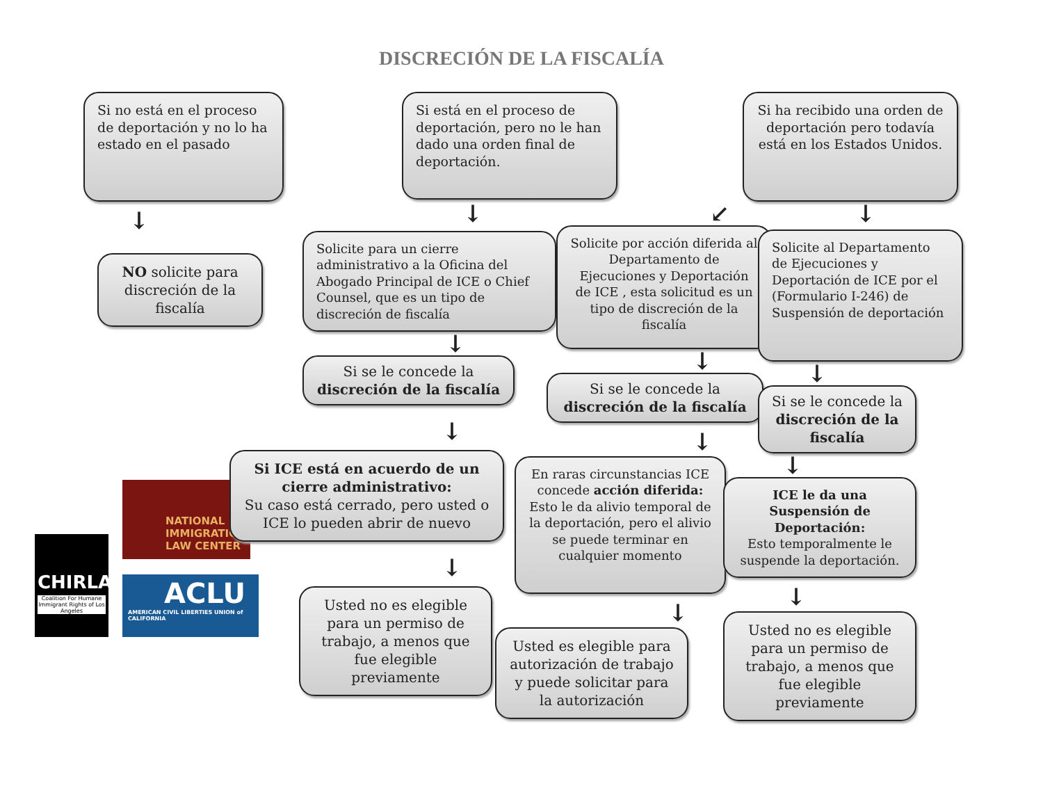DISCRECIÓN DE LA FISCALÍA
Si no está en el proceso de deportación y no lo ha estado en el pasado
Si está en el proceso de deportación, pero no le han dado una orden final de deportación.
Si ha recibido una orden de deportación pero todavía está en los Estados Unidos.
↓
NO solicite para discreción de la fiscalía
CHIRLA
Coalition For Humane Immigrant Rights of Los Angeles
NATIONAL
IMMIGRATION
LAW CENTER
ACLU
AMERICAN CIVIL LIBERTIES UNION of CALIFORNIA
↓
Solicite para un cierre administrativo a la Oficina del Abogado Principal de ICE o Chief Counsel, que es un tipo de discreción de fiscalía
↓
Si se le concede la discreción de la fiscalía
↓
Si ICE está en acuerdo de un cierre administrativo:
Su caso está cerrado, pero usted o ICE lo pueden abrir de nuevo
↓
Usted no es elegible para un permiso de trabajo, a menos que fue elegible previamente
↙
Solicite por acción diferida al Departamento de Ejecuciones y Deportación de ICE , esta solicitud es un tipo de discreción de la fiscalía
↓
Si se le concede la discreción de la fiscalía
↓
En raras circunstancias ICE concede acción diferida: Esto le da alivio temporal de la deportación, pero el alivio se puede terminar en cualquier momento
↓
Usted es elegible para autorización de trabajo y puede solicitar para la autorización
↓
Solicite al Departamento de Ejecuciones y Deportación de ICE por el (Formulario I-246) de Suspensión de deportación
↓
Si se le concede la discreción de la fiscalía
↓
ICE le da una Suspensión de Deportación:
Esto temporalmente le suspende la deportación.
↓
Usted no es elegible para un permiso de trabajo, a menos que fue elegible previamente